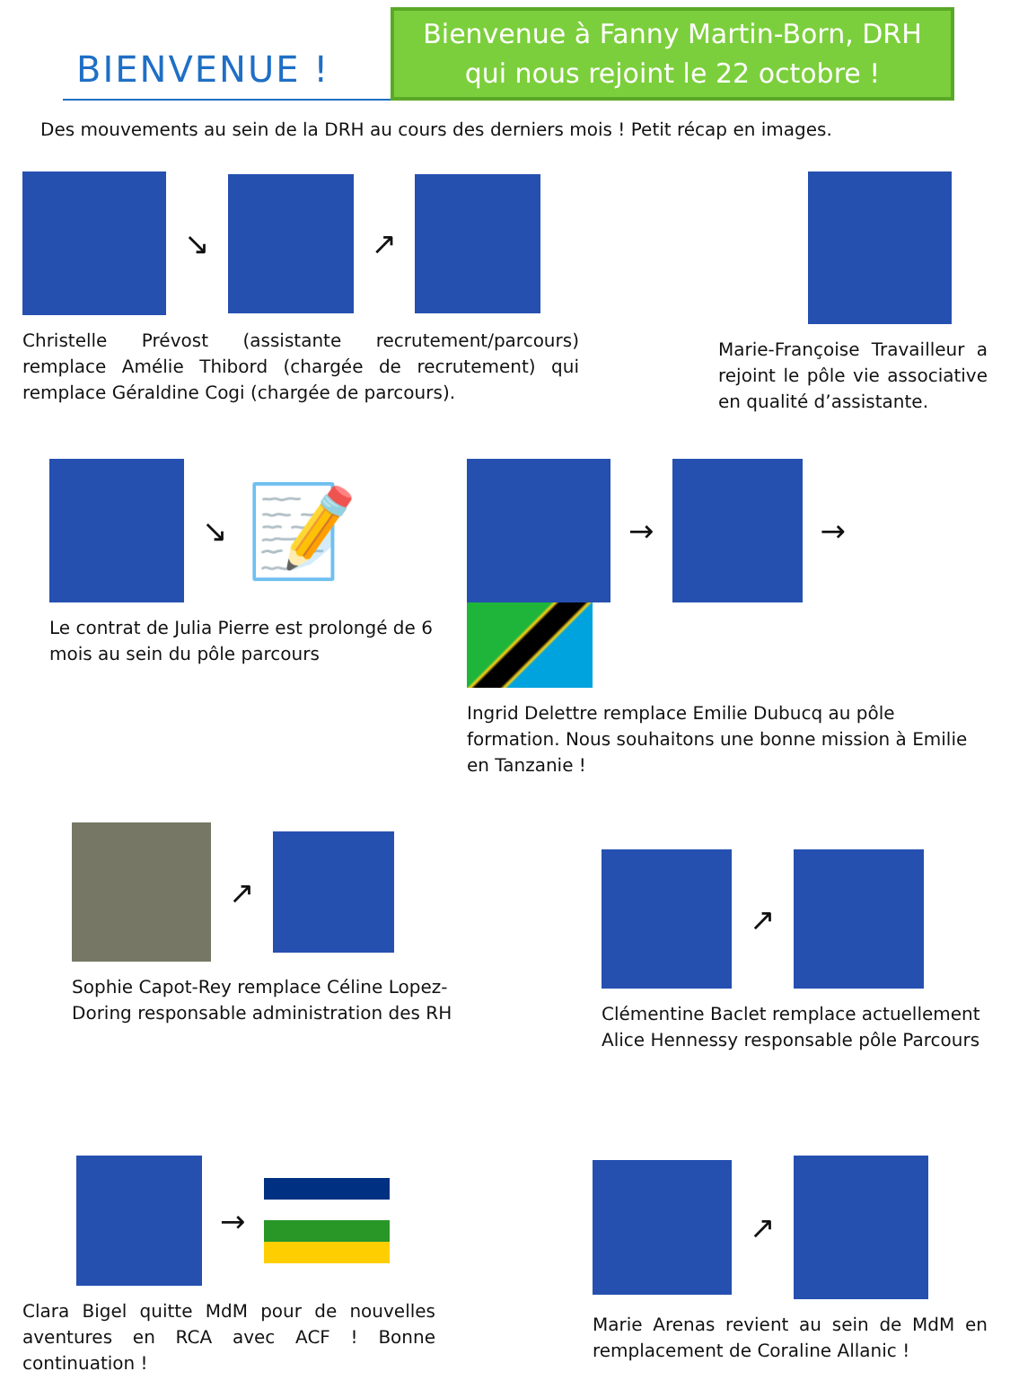BIENVENUE !
Bienvenue à Fanny Martin-Born, DRH
qui nous rejoint le 22 octobre !
Des mouvements au sein de la DRH au cours des derniers mois ! Petit récap en images.
↘ ↗
Christelle Prévost (assistante recrutement/parcours) remplace Amélie Thibord (chargée de recrutement) qui remplace Géraldine Cogi (chargée de parcours).
Marie-Françoise Travailleur a rejoint le pôle vie associative en qualité d’assistante.
↘ 📝
Le contrat de Julia Pierre est prolongé de 6 mois au sein du pôle parcours
→ →
Ingrid Delettre remplace Emilie Dubucq au pôle formation. Nous souhaitons une bonne mission à Emilie en Tanzanie !
↗
Sophie Capot-Rey remplace Céline Lopez-Doring responsable administration des RH
↗
Clémentine Baclet remplace actuellement Alice Hennessy responsable pôle Parcours
→
Clara Bigel quitte MdM pour de nouvelles aventures en RCA avec ACF ! Bonne continuation !
↗
Marie Arenas revient au sein de MdM en remplacement de Coraline Allanic !